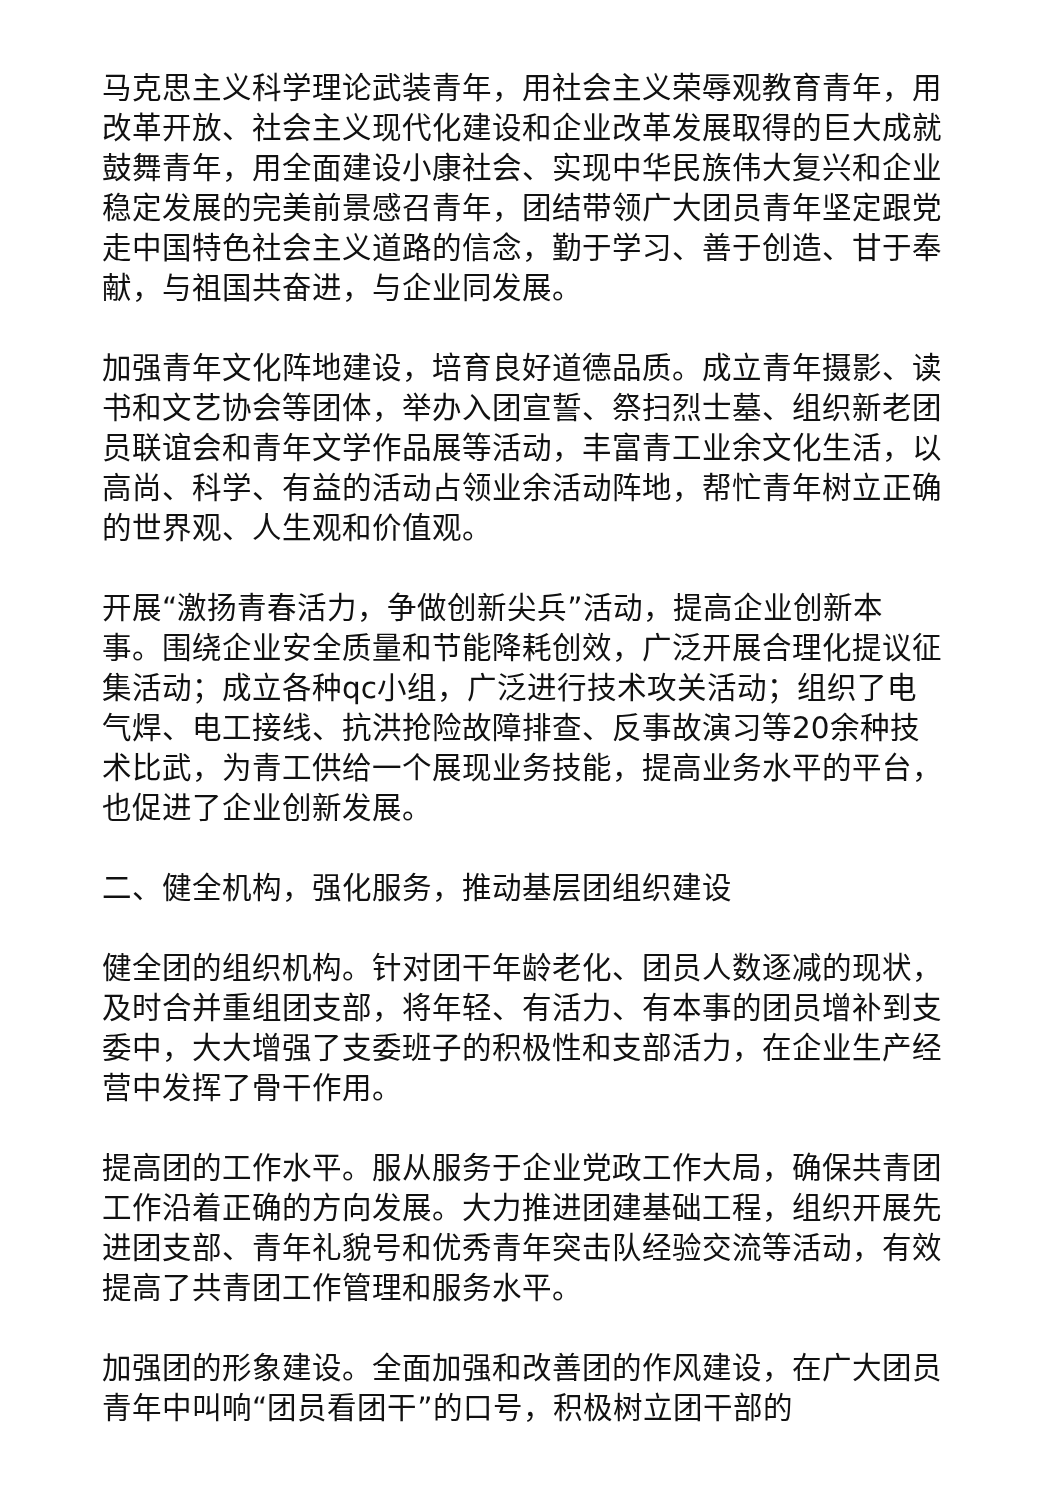马克思主义科学理论武装青年，用社会主义荣辱观教育青年，用改革开放、社会主义现代化建设和企业改革发展取得的巨大成就鼓舞青年，用全面建设小康社会、实现中华民族伟大复兴和企业稳定发展的完美前景感召青年，团结带领广大团员青年坚定跟党走中国特色社会主义道路的信念，勤于学习、善于创造、甘于奉献，与祖国共奋进，与企业同发展。
加强青年文化阵地建设，培育良好道德品质。成立青年摄影、读书和文艺协会等团体，举办入团宣誓、祭扫烈士墓、组织新老团员联谊会和青年文学作品展等活动，丰富青工业余文化生活，以高尚、科学、有益的活动占领业余活动阵地，帮忙青年树立正确的世界观、人生观和价值观。
开展“激扬青春活力，争做创新尖兵”活动，提高企业创新本事。围绕企业安全质量和节能降耗创效，广泛开展合理化提议征集活动；成立各种qc小组，广泛进行技术攻关活动；组织了电气焊、电工接线、抗洪抢险故障排查、反事故演习等20余种技术比武，为青工供给一个展现业务技能，提高业务水平的平台，也促进了企业创新发展。
二、健全机构，强化服务，推动基层团组织建设
健全团的组织机构。针对团干年龄老化、团员人数逐减的现状，及时合并重组团支部，将年轻、有活力、有本事的团员增补到支委中，大大增强了支委班子的积极性和支部活力，在企业生产经营中发挥了骨干作用。
提高团的工作水平。服从服务于企业党政工作大局，确保共青团工作沿着正确的方向发展。大力推进团建基础工程，组织开展先进团支部、青年礼貌号和优秀青年突击队经验交流等活动，有效提高了共青团工作管理和服务水平。
加强团的形象建设。全面加强和改善团的作风建设，在广大团员青年中叫响“团员看团干”的口号，积极树立团干部的